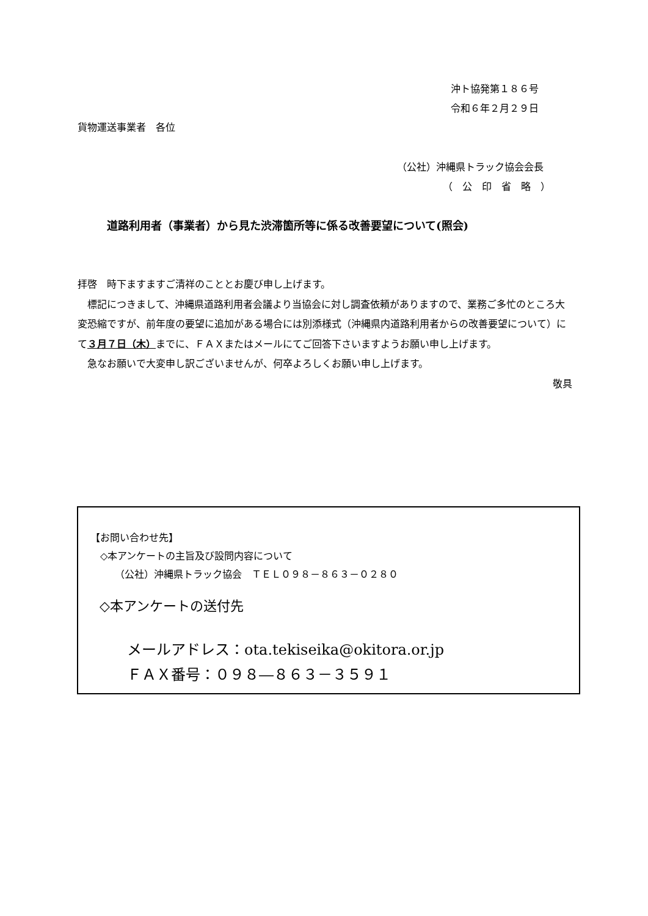沖ト協発第１８６号
令和６年２月２９日
貨物運送事業者　各位
（公社）沖縄県トラック協会会長
（　公　印　省　略　）
道路利用者（事業者）から見た渋滞箇所等に係る改善要望について(照会)
拝啓　時下ますますご清祥のこととお慶び申し上げます。
　標記につきまして、沖縄県道路利用者会議より当協会に対し調査依頼がありますので、業務ご多忙のところ大変恐縮ですが、前年度の要望に追加がある場合には別添様式（沖縄県内道路利用者からの改善要望について）にて３月７日（木）までに、ＦＡＸまたはメールにてご回答下さいますようお願い申し上げます。
　急なお願いで大変申し訳ございませんが、何卒よろしくお願い申し上げます。
敬具
【お問い合わせ先】
　◇本アンケートの主旨及び設問内容について
　　　（公社）沖縄県トラック協会　ＴＥＬ０９８－８６３－０２８０
◇本アンケートの送付先
メールアドレス：ota.tekiseika@okitora.or.jp
ＦＡＸ番号：０９８―８６３－３５９１